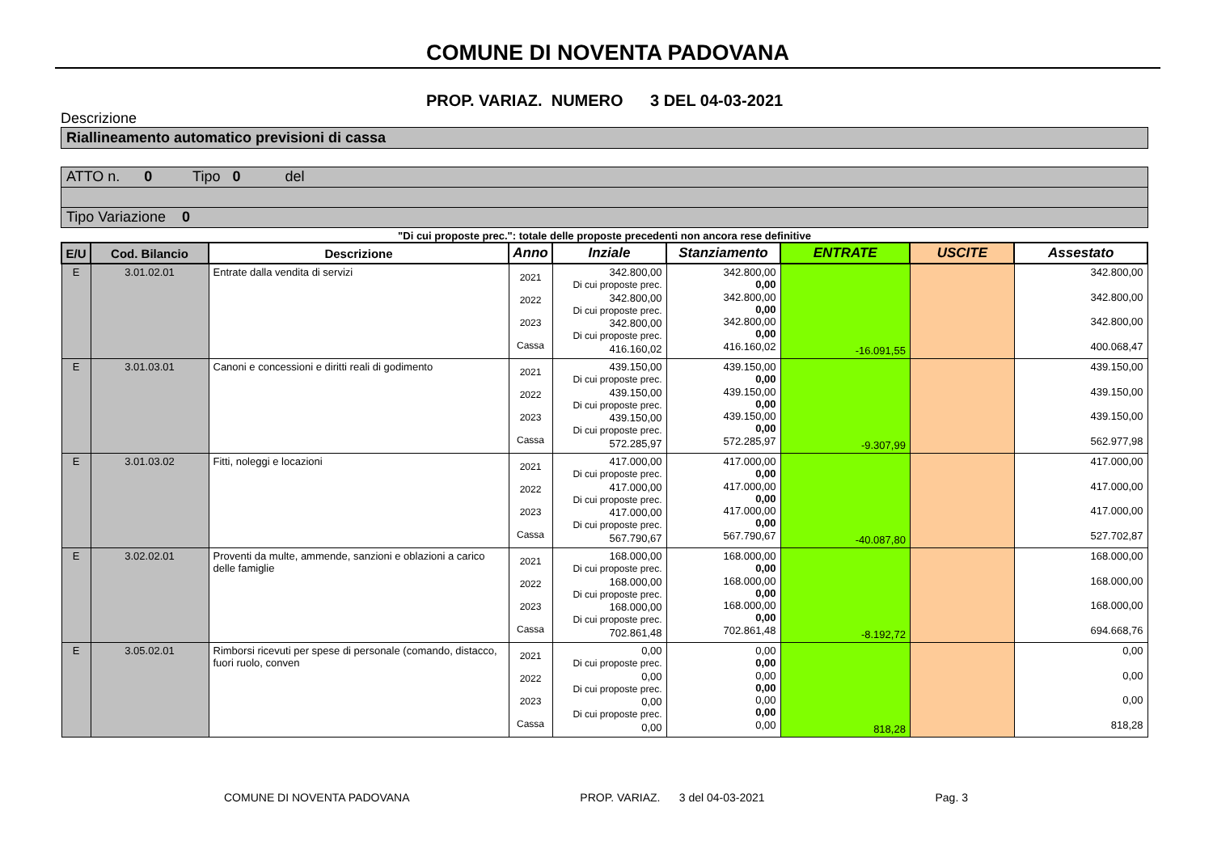COMUNE DI NOVENTA PADOVANA
PROP. VARIAZ. NUMERO 3 DEL 04-03-2021
Descrizione
Riallineamento automatico previsioni di cassa
ATTO n. 0 Tipo 0 del
Tipo Variazione 0
"Di cui proposte prec.": totale delle proposte precedenti non ancora rese definitive
| E/U | Cod. Bilancio | Descrizione | Anno | Inziale | Stanziamento | ENTRATE | USCITE | Assestato |
| --- | --- | --- | --- | --- | --- | --- | --- | --- |
| E | 3.01.02.01 | Entrate dalla vendita di servizi | 2021 2022 2023 Cassa | 342.800,00 Di cui proposte prec. 342.800,00 Di cui proposte prec. 342.800,00 Di cui proposte prec. 416.160,02 | 342.800,00 0,00 342.800,00 0,00 342.800,00 0,00 416.160,02 | -16.091,55 | | 342.800,00 342.800,00 342.800,00 400.068,47 |
| E | 3.01.03.01 | Canoni e concessioni e diritti reali di godimento | 2021 2022 2023 Cassa | 439.150,00 Di cui proposte prec. 439.150,00 Di cui proposte prec. 439.150,00 Di cui proposte prec. 572.285,97 | 439.150,00 0,00 439.150,00 0,00 439.150,00 0,00 572.285,97 | -9.307,99 | | 439.150,00 439.150,00 439.150,00 562.977,98 |
| E | 3.01.03.02 | Fitti, noleggi e locazioni | 2021 2022 2023 Cassa | 417.000,00 Di cui proposte prec. 417.000,00 Di cui proposte prec. 417.000,00 Di cui proposte prec. 567.790,67 | 417.000,00 0,00 417.000,00 0,00 417.000,00 0,00 567.790,67 | -40.087,80 | | 417.000,00 417.000,00 417.000,00 527.702,87 |
| E | 3.02.02.01 | Proventi da multe, ammende, sanzioni e oblazioni a carico delle famiglie | 2021 2022 2023 Cassa | 168.000,00 Di cui proposte prec. 168.000,00 Di cui proposte prec. 168.000,00 Di cui proposte prec. 702.861,48 | 168.000,00 0,00 168.000,00 0,00 168.000,00 0,00 702.861,48 | -8.192,72 | | 168.000,00 168.000,00 168.000,00 694.668,76 |
| E | 3.05.02.01 | Rimborsi ricevuti per spese di personale (comando, distacco, fuori ruolo, conven | 2021 2022 2023 Cassa | 0,00 Di cui proposte prec. 0,00 Di cui proposte prec. 0,00 Di cui proposte prec. 0,00 | 0,00 0,00 0,00 0,00 0,00 0,00 0,00 | 818,28 | | 0,00 0,00 0,00 818,28 |
COMUNE DI NOVENTA PADOVANA PROP. VARIAZ. 3 del 04-03-2021 Pag. 3